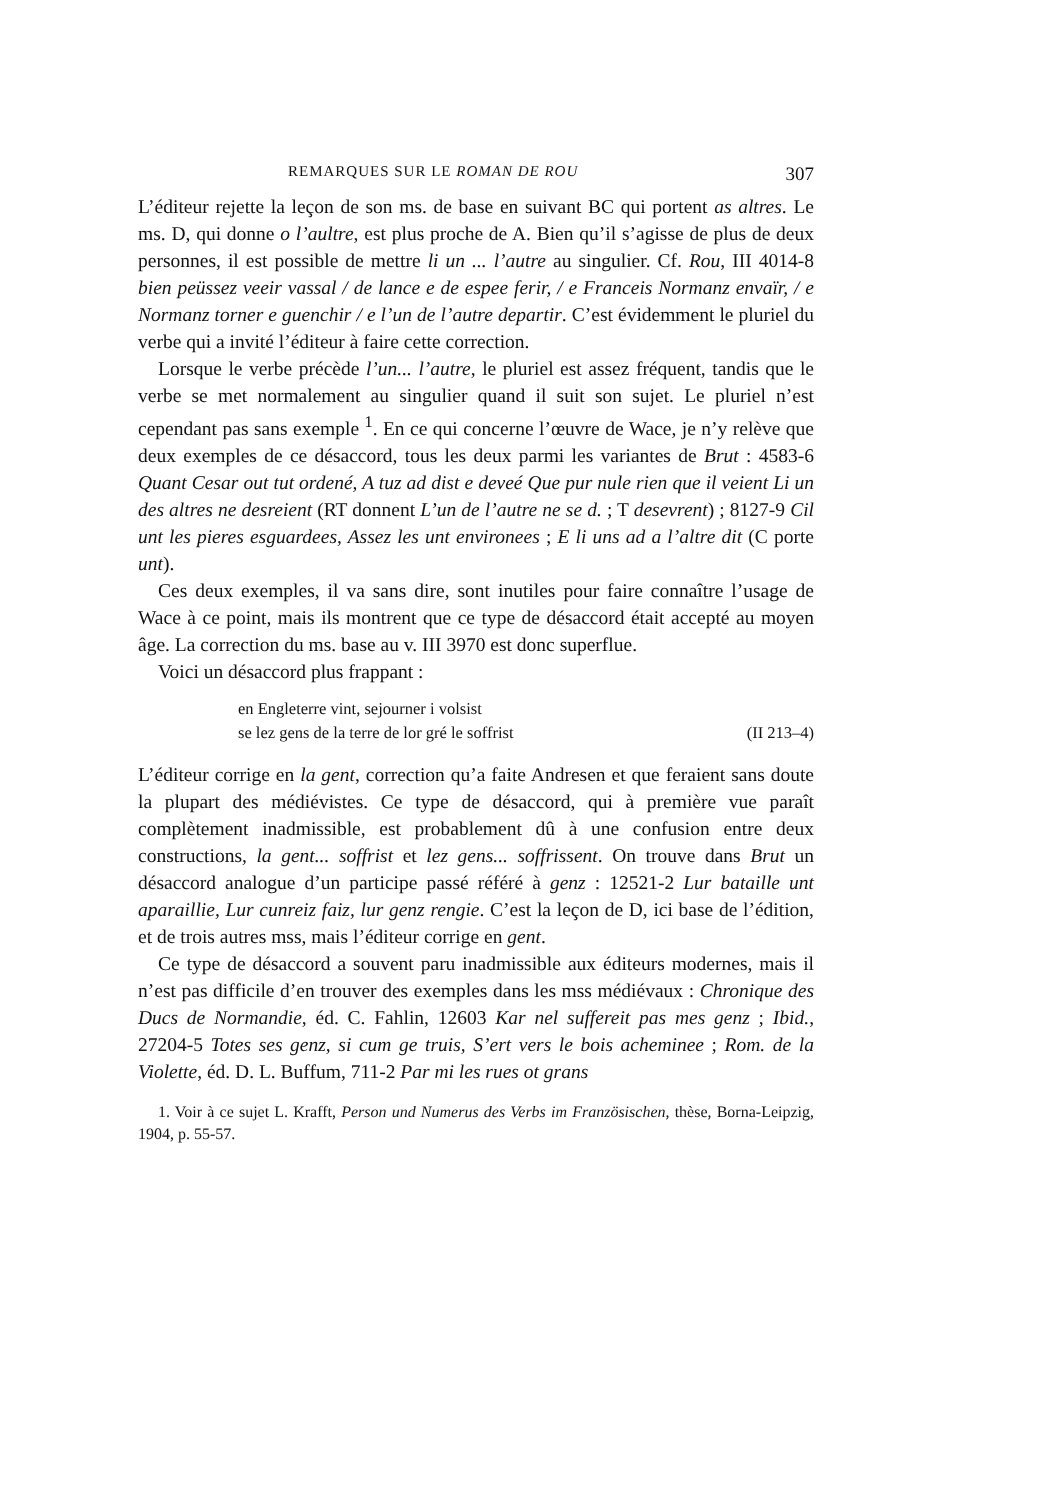REMARQUES SUR LE ROMAN DE ROU 307
L’éditeur rejette la leçon de son ms. de base en suivant BC qui portent as altres. Le ms. D, qui donne o l’aultre, est plus proche de A. Bien qu’il s’agisse de plus de deux personnes, il est possible de mettre li un ... l’autre au singulier. Cf. Rou, III 4014-8 bien peüssez veeir vassal / de lance e de espee ferir, / e Franceis Normanz envaïr, / e Normanz torner e guenchir / e l’un de l’autre departir. C’est évidemment le pluriel du verbe qui a invité l’éditeur à faire cette correction.
Lorsque le verbe précède l’un... l’autre, le pluriel est assez fréquent, tandis que le verbe se met normalement au singulier quand il suit son sujet. Le pluriel n’est cependant pas sans exemple <sup>1</sup>. En ce qui concerne l’œuvre de Wace, je n’y relève que deux exemples de ce désaccord, tous les deux parmi les variantes de Brut : 4583-6 Quant Cesar out tut ordené, A tuz ad dist e deveé Que pur nule rien que il veient Li un des altres ne desreient (RT donnent L’un de l’autre ne se d. ; T desevrent) ; 8127-9 Cil unt les pieres esguardees, Assez les unt environees ; E li uns ad a l’altre dit (C porte unt).
Ces deux exemples, il va sans dire, sont inutiles pour faire connaître l’usage de Wace à ce point, mais ils montrent que ce type de désaccord était accepté au moyen âge. La correction du ms. base au v. III 3970 est donc superflue.
Voici un désaccord plus frappant :
en Engleterre vint, sejourner i volsist
se lez gens de la terre de lor gré le soffrist (II 213–4)
L’éditeur corrige en la gent, correction qu’a faite Andresen et que feraient sans doute la plupart des médiévistes. Ce type de désaccord, qui à première vue paraît complètement inadmissible, est probablement dû à une confusion entre deux constructions, la gent... soffrist et lez gens... soffrissent. On trouve dans Brut un désaccord analogue d’un participe passé référé à genz : 12521-2 Lur bataille unt aparaillie, Lur cunreiz faiz, lur genz rengie. C’est la leçon de D, ici base de l’édition, et de trois autres mss, mais l’éditeur corrige en gent.
Ce type de désaccord a souvent paru inadmissible aux éditeurs modernes, mais il n’est pas difficile d’en trouver des exemples dans les mss médiévaux : Chronique des Ducs de Normandie, éd. C. Fahlin, 12603 Kar nel suffereit pas mes genz ; Ibid., 27204-5 Totes ses genz, si cum ge truis, S’ert vers le bois acheminee ; Rom. de la Violette, éd. D. L. Buffum, 711-2 Par mi les rues ot grans
1. Voir à ce sujet L. Krafft, Person und Numerus des Verbs im Französischen, thèse, Borna-Leipzig, 1904, p. 55-57.